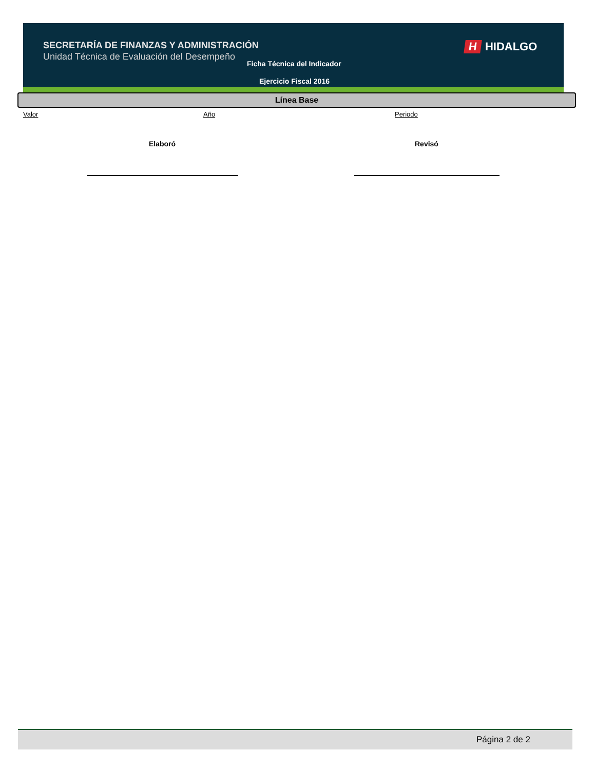SECRETARÍA DE FINANZAS Y ADMINISTRACIÓN
Unidad Técnica de Evaluación del Desempeño
Ficha Técnica del Indicador
Ejercicio Fiscal 2016
H HIDALGO
Línea Base
Valor Año Periodo
Elaboró Revisó
Página 2 de 2